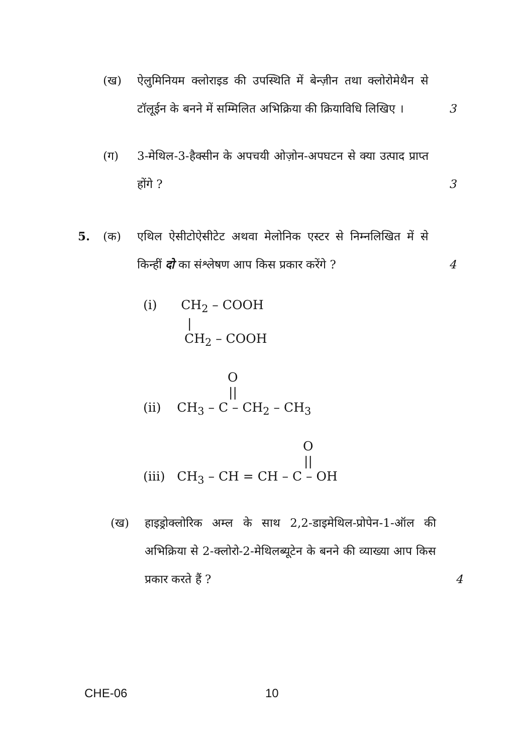(ख)
ऐलुमिनियम क्लोराइड की उपस्थिति में बेन्ज़ीन तथा क्लोरोमेथैन से टॉलूईन के बनने में सम्मिलित अभिक्रिया की क्रियाविधि लिखिए । 3 (ग)
3-मेथिल-3-हैक्सीन के अपचयी ओज़ोन-अपघटन से क्या उत्पाद प्राप्त होंगे ? 3 5. (क)
एथिल ऐसीटोऐसीटेट अथवा मेलोनिक एस्टर से निम्नलिखित में से किन्हीं दो का संश्लेषण आप किस प्रकार करेंगे ? 4
(i) CH<sub>2</sub> – COOH
|
CH<sub>2</sub> – COOH
O
||
(ii) CH<sub>3</sub> – C – CH<sub>2</sub> – CH<sub>3</sub>
O
||
(iii) CH<sub>3</sub> – CH = CH – C – OH
(ख)
हाइड्रोक्लोरिक अम्ल के साथ 2,2-डाइमेथिल-प्रोपेन-1-ऑल की अभिक्रिया से 2-क्लोरो-2-मेथिलब्यूटेन के बनने की व्याख्या आप किस प्रकार करते हैं ? 4
CHE-06 10